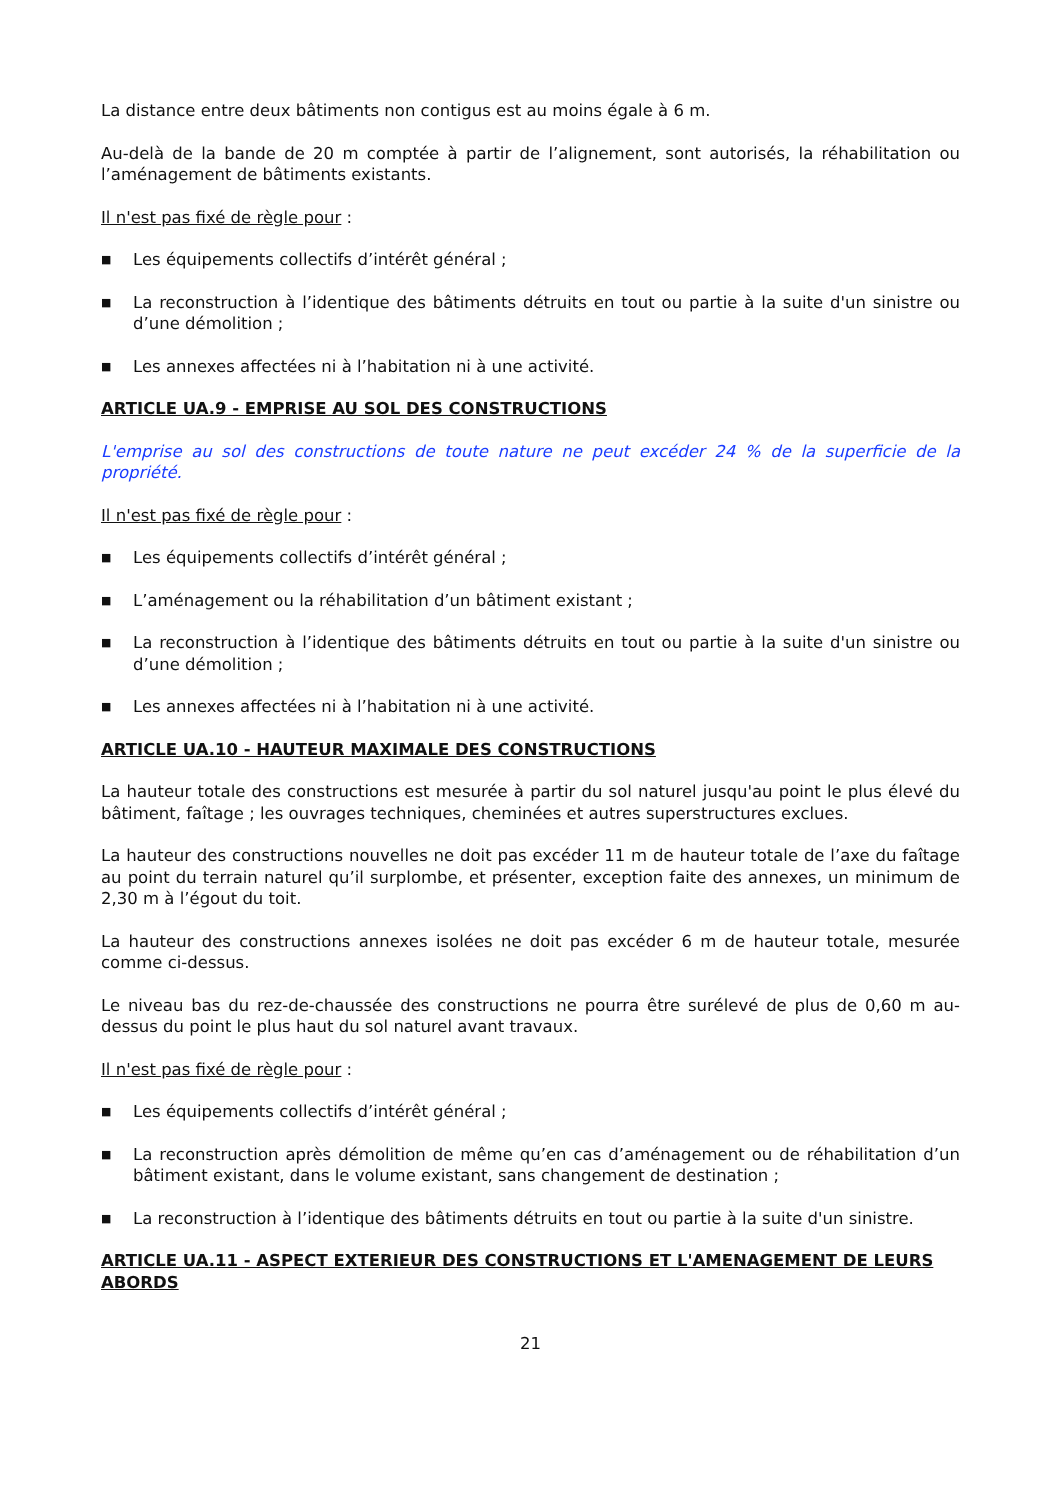La distance entre deux bâtiments non contigus est au moins égale à 6 m.
Au-delà de la bande de 20 m comptée à partir de l’alignement, sont autorisés, la réhabilitation ou l’aménagement de bâtiments existants.
Il n'est pas fixé de règle pour :
■ Les équipements collectifs d’intérêt général ;
■ La reconstruction à l’identique des bâtiments détruits en tout ou partie à la suite d'un sinistre ou d’une démolition ;
■ Les annexes affectées ni à l’habitation ni à une activité.
ARTICLE UA.9 - EMPRISE AU SOL DES CONSTRUCTIONS
L'emprise au sol des constructions de toute nature ne peut excéder 24 % de la superficie de la propriété.
Il n'est pas fixé de règle pour :
■ Les équipements collectifs d’intérêt général ;
■ L’aménagement ou la réhabilitation d’un bâtiment existant ;
■ La reconstruction à l’identique des bâtiments détruits en tout ou partie à la suite d'un sinistre ou d’une démolition ;
■ Les annexes affectées ni à l’habitation ni à une activité.
ARTICLE UA.10 - HAUTEUR MAXIMALE DES CONSTRUCTIONS
La hauteur totale des constructions est mesurée à partir du sol naturel jusqu'au point le plus élevé du bâtiment, faîtage ; les ouvrages techniques, cheminées et autres superstructures exclues.
La hauteur des constructions nouvelles ne doit pas excéder 11 m de hauteur totale de l’axe du faîtage au point du terrain naturel qu’il surplombe, et présenter, exception faite des annexes, un minimum de 2,30 m à l’égout du toit.
La hauteur des constructions annexes isolées ne doit pas excéder 6 m de hauteur totale, mesurée comme ci-dessus.
Le niveau bas du rez-de-chaussée des constructions ne pourra être surélevé de plus de 0,60 m au-dessus du point le plus haut du sol naturel avant travaux.
Il n'est pas fixé de règle pour :
■ Les équipements collectifs d’intérêt général ;
■ La reconstruction après démolition de même qu’en cas d’aménagement ou de réhabilitation d’un bâtiment existant, dans le volume existant, sans changement de destination ;
■ La reconstruction à l’identique des bâtiments détruits en tout ou partie à la suite d'un sinistre.
ARTICLE UA.11 - ASPECT EXTERIEUR DES CONSTRUCTIONS ET L'AMENAGEMENT DE LEURS ABORDS
21